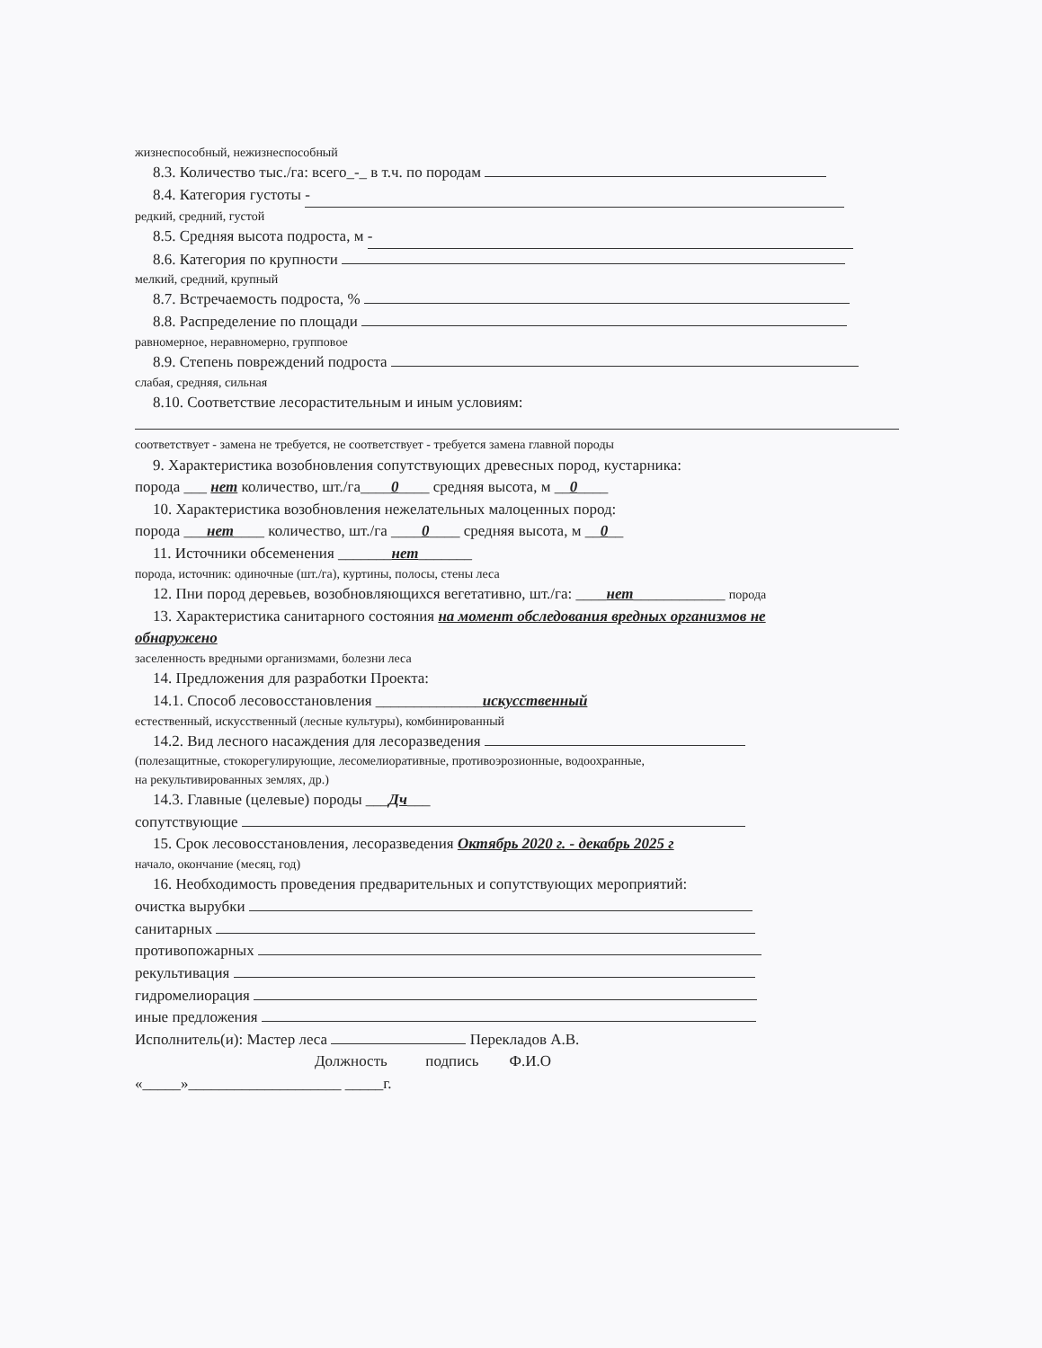жизнеспособный, нежизнеспособный
8.3. Количество тыс./га: всего_-_ в т.ч. по породам
8.4. Категория густоты -
редкий, средний, густой
8.5. Средняя высота подроста, м -
8.6. Категория по крупности
мелкий, средний, крупный
8.7. Встречаемость подроста, %
8.8. Распределение по площади
равномерное, неравномерно, групповое
8.9. Степень повреждений подроста
слабая, средняя, сильная
8.10. Соответствие лесорастительным и иным условиям:
соответствует - замена не требуется, не соответствует - требуется замена главной породы
9. Характеристика возобновления сопутствующих древесных пород, кустарника:
порода ___ нет количество, шт./га____0____ средняя высота, м __0____
10. Характеристика возобновления нежелательных малоценных пород:
порода ___нет____ количество, шт./га ____0____ средняя высота, м __0__
11. Источники обсеменения _______нет_______
порода, источник: одиночные (шт./га), куртины, полосы, стены леса
12. Пни пород деревьев, возобновляющихся вегетативно, шт./га: ____нет____________ порода
13. Характеристика санитарного состояния на момент обследования вредных организмов не
обнаружено
заселенность вредными организмами, болезни леса
14. Предложения для разработки Проекта:
14.1. Способ лесовосстановления ______________искусственный
естественный, искусственный (лесные культуры), комбинированный
14.2. Вид лесного насаждения для лесоразведения
(полезащитные, стокорегулирующие, лесомелиоративные, противоэрозионные, водоохранные,
на рекультивированных землях, др.)
14.3. Главные (целевые) породы ___Дч___
сопутствующие
15. Срок лесовосстановления, лесоразведения Октябрь 2020 г. - декабрь 2025 г
начало, окончание (месяц, год)
16. Необходимость проведения предварительных и сопутствующих мероприятий:
очистка вырубки
санитарных
противопожарных
рекультивация
гидромелиорация
иные предложения
Исполнитель(и): Мастер леса Перекладов А.В.
Должность подпись Ф.И.О
«_____»____________________ _____г.